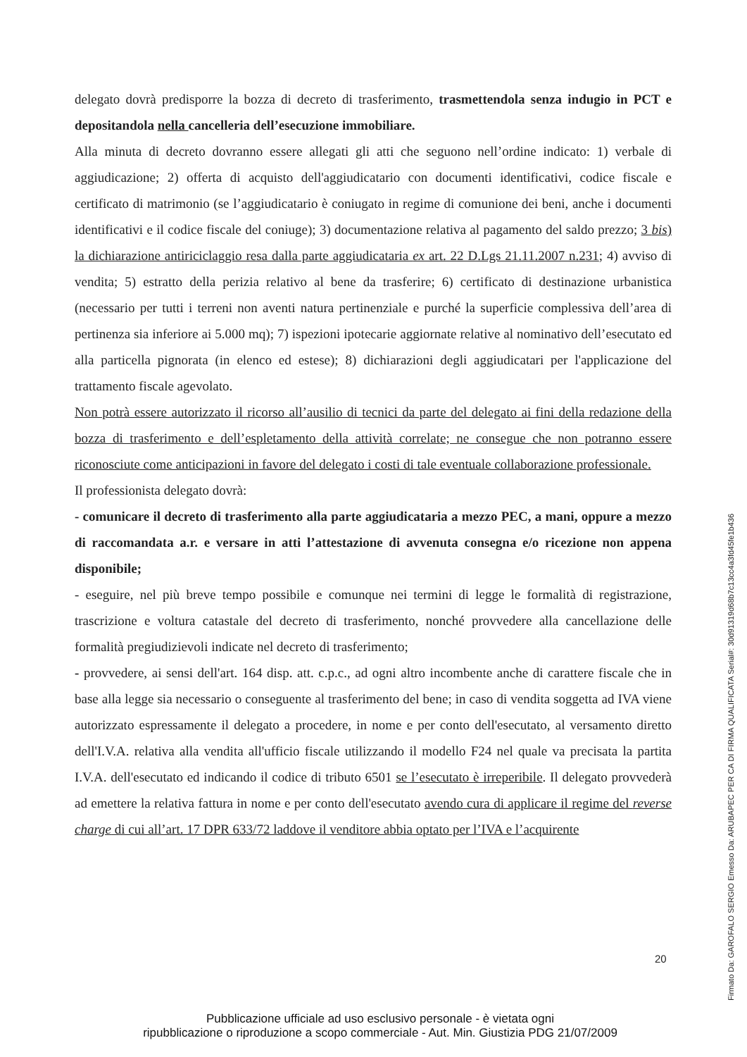delegato dovrà predisporre la bozza di decreto di trasferimento, trasmettendola senza indugio in PCT e depositandola nella cancelleria dell’esecuzione immobiliare.
Alla minuta di decreto dovranno essere allegati gli atti che seguono nell’ordine indicato: 1) verbale di aggiudicazione; 2) offerta di acquisto dell'aggiudicatario con documenti identificativi, codice fiscale e certificato di matrimonio (se l’aggiudicatario è coniugato in regime di comunione dei beni, anche i documenti identificativi e il codice fiscale del coniuge); 3) documentazione relativa al pagamento del saldo prezzo; 3 bis) la dichiarazione antiriciclaggio resa dalla parte aggiudicataria ex art. 22 D.Lgs 21.11.2007 n.231; 4) avviso di vendita; 5) estratto della perizia relativo al bene da trasferire; 6) certificato di destinazione urbanistica (necessario per tutti i terreni non aventi natura pertinenziale e purché la superficie complessiva dell’area di pertinenza sia inferiore ai 5.000 mq); 7) ispezioni ipotecarie aggiornate relative al nominativo dell’esecutato ed alla particella pignorata (in elenco ed estese); 8) dichiarazioni degli aggiudicatari per l'applicazione del trattamento fiscale agevolato.
Non potrà essere autorizzato il ricorso all’ausilio di tecnici da parte del delegato ai fini della redazione della bozza di trasferimento e dell’espletamento della attività correlate; ne consegue che non potranno essere riconosciute come anticipazioni in favore del delegato i costi di tale eventuale collaborazione professionale.
Il professionista delegato dovrà:
- comunicare il decreto di trasferimento alla parte aggiudicataria a mezzo PEC, a mani, oppure a mezzo di raccomandata a.r. e versare in atti l’attestazione di avvenuta consegna e/o ricezione non appena disponibile;
- eseguire, nel più breve tempo possibile e comunque nei termini di legge le formalità di registrazione, trascrizione e voltura catastale del decreto di trasferimento, nonché provvedere alla cancellazione delle formalità pregiudizievoli indicate nel decreto di trasferimento;
- provvedere, ai sensi dell'art. 164 disp. att. c.p.c., ad ogni altro incombente anche di carattere fiscale che in base alla legge sia necessario o conseguente al trasferimento del bene; in caso di vendita soggetta ad IVA viene autorizzato espressamente il delegato a procedere, in nome e per conto dell'esecutato, al versamento diretto dell'I.V.A. relativa alla vendita all'ufficio fiscale utilizzando il modello F24 nel quale va precisata la partita I.V.A. dell'esecutato ed indicando il codice di tributo 6501 se l’esecutato è irreperibile. Il delegato provvederà ad emettere la relativa fattura in nome e per conto dell'esecutato avendo cura di applicare il regime del reverse charge di cui all’art. 17 DPR 633/72 laddove il venditore abbia optato per l’IVA e l’acquirente
20
Pubblicazione ufficiale ad uso esclusivo personale - è vietata ogni
ripubblicazione o riproduzione a scopo commerciale - Aut. Min. Giustizia PDG 21/07/2009
Firmato Da: GAROFALO SERGIO Emesso Da: ARUBAPEC PER CA DI FIRMA QUALIFICATA Serial#: 30d91319d68b7c13cc4a3fd45fe1b436